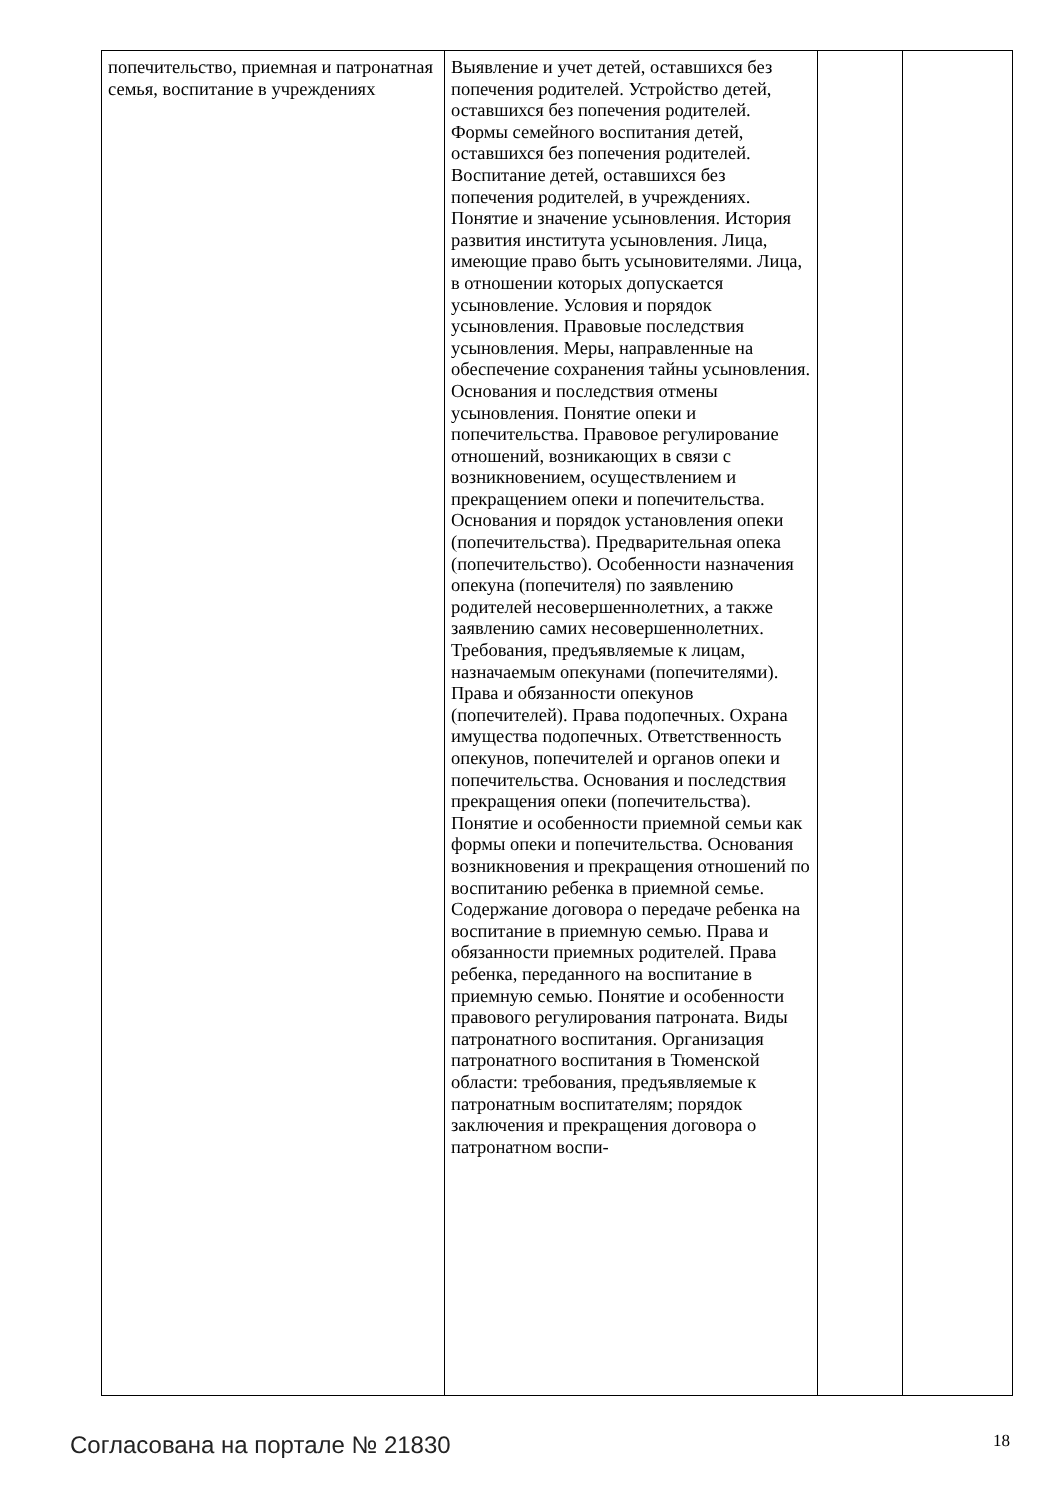| попечительство, приемная и патронатная семья, воспитание в учреждениях | Выявление и учет детей, оставшихся без попечения родителей. Устройство детей, оставшихся без попечения родителей. Формы семейного воспитания детей, оставшихся без попечения родителей. Воспитание детей, оставшихся без попечения родителей, в учреждениях. Понятие и значение усыновления. История развития института усыновления. Лица, имеющие право быть усыновителями. Лица, в отношении которых допускается усыновление. Условия и порядок усыновления. Правовые последствия усыновления. Меры, направленные на обеспечение сохранения тайны усыновления. Основания и последствия отмены усыновления. Понятие опеки и попечительства. Правовое регулирование отношений, возникающих в связи с возникновением, осуществлением и прекращением опеки и попечительства. Основания и порядок установления опеки (попечительства). Предварительная опека (попечительство). Особенности назначения опекуна (попечителя) по заявлению родителей несовершеннолетних, а также заявлению самих несовершеннолетних. Требования, предъявляемые к лицам, назначаемым опекунами (попечителями). Права и обязанности опекунов (попечителей). Права подопечных. Охрана имущества подопечных. Ответственность опекунов, попечителей и органов опеки и попечительства. Основания и последствия прекращения опеки (попечительства). Понятие и особенности приемной семьи как формы опеки и попечительства. Основания возникновения и прекращения отношений по воспитанию ребенка в приемной семье. Содержание договора о передаче ребенка на воспитание в приемную семью. Права и обязанности приемных родителей. Права ребенка, переданного на воспитание в приемную семью. Понятие и особенности правового регулирования патроната. Виды патронатного воспитания. Организация патронатного воспитания в Тюменской области: требования, предъявляемые к патронатным воспитателям; порядок заключения и прекращения договора о патронатном воспи- | | |
Согласована на портале № 21830 18